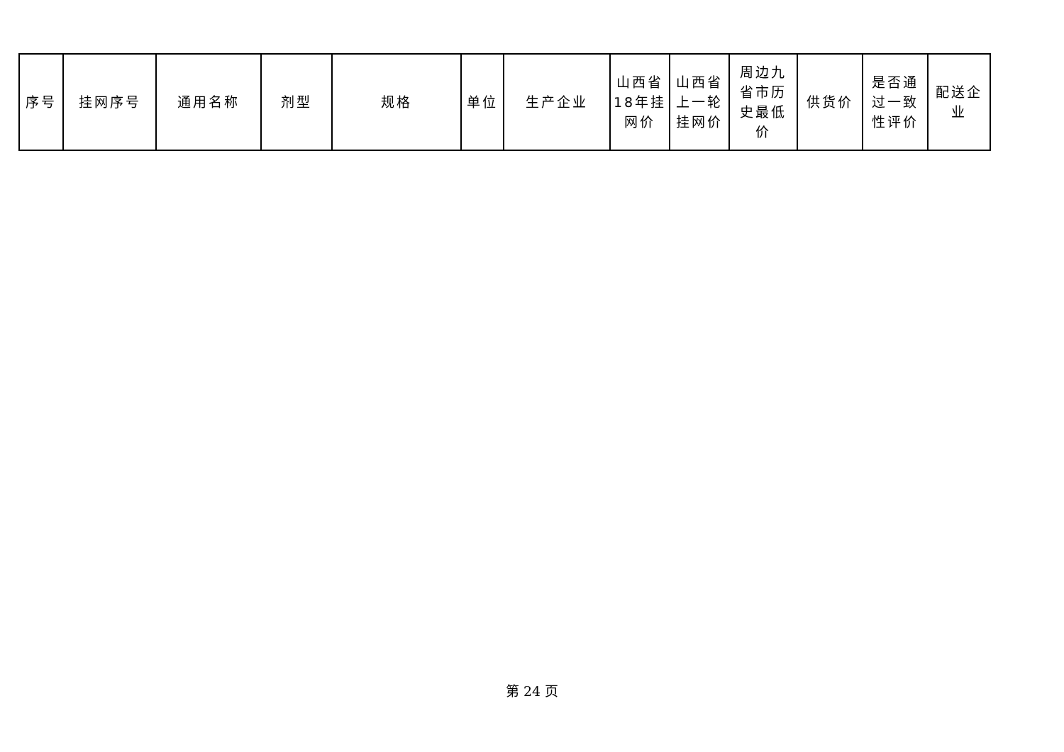| 序号 | 挂网序号 | 通用名称 | 剂型 | 规格 | 单位 | 生产企业 | 山西省 18年挂 网价 | 山西省 上一轮 挂网价 | 周边九 省市历 史最低 价 | 供货价 | 是否通 过一致 性评价 | 配送企业 |
| --- | --- | --- | --- | --- | --- | --- | --- | --- | --- | --- | --- | --- |
第 24 页